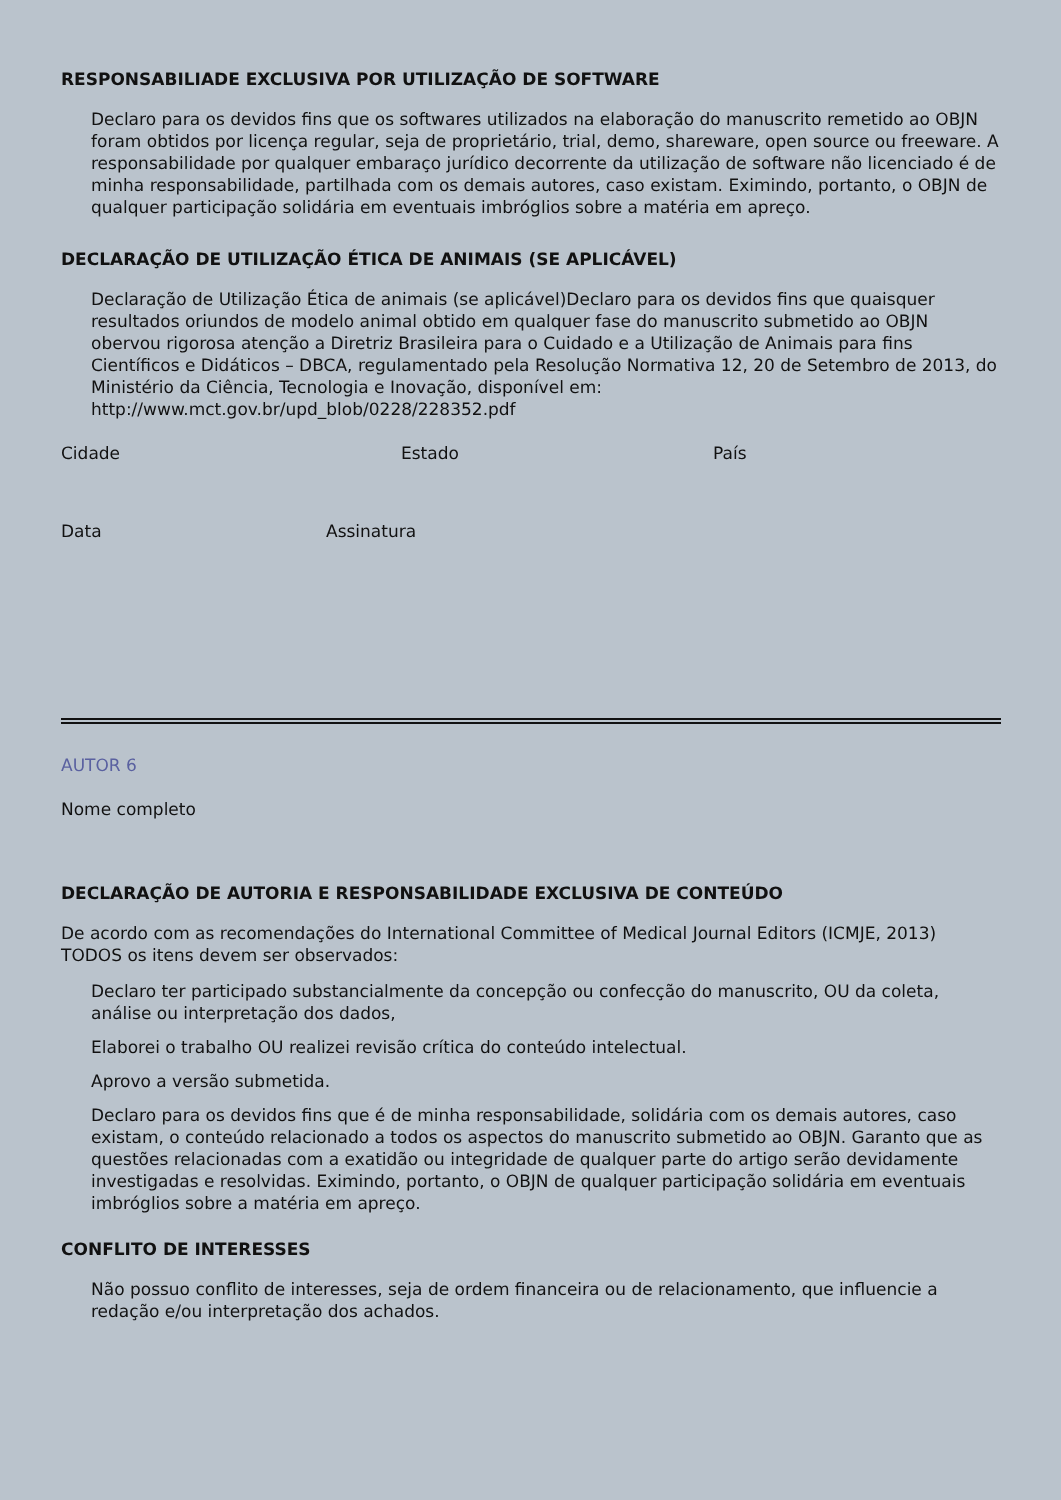RESPONSABILIADE EXCLUSIVA POR UTILIZAÇÃO DE SOFTWARE
Declaro para os devidos fins que os softwares utilizados na elaboração do manuscrito remetido ao OBJN foram obtidos por licença regular, seja de proprietário, trial, demo, shareware, open source ou freeware. A responsabilidade por qualquer embaraço jurídico decorrente da utilização de software não licenciado é de minha responsabilidade, partilhada com os demais autores, caso existam. Eximindo, portanto, o OBJN de qualquer participação solidária em eventuais imbróglios sobre a matéria em apreço.
DECLARAÇÃO DE UTILIZAÇÃO ÉTICA DE ANIMAIS (SE APLICÁVEL)
Declaração de Utilização Ética de animais (se aplicável)Declaro para os devidos fins que quaisquer resultados oriundos de modelo animal obtido em qualquer fase do manuscrito submetido ao OBJN obervou rigorosa atenção a Diretriz Brasileira para o Cuidado e a Utilização de Animais para fins Científicos e Didáticos – DBCA, regulamentado pela Resolução Normativa 12, 20 de Setembro de 2013, do Ministério da Ciência, Tecnologia e Inovação, disponível em: http://www.mct.gov.br/upd_blob/0228/228352.pdf
Cidade Estado País
Data Assinatura
AUTOR 6
Nome completo
DECLARAÇÃO DE AUTORIA E RESPONSABILIDADE EXCLUSIVA DE CONTEÚDO
De acordo com as recomendações do International Committee of Medical Journal Editors (ICMJE, 2013) TODOS os itens devem ser observados:
Declaro ter participado substancialmente da concepção ou confecção do manuscrito, OU da coleta, análise ou interpretação dos dados,
Elaborei o trabalho OU realizei revisão crítica do conteúdo intelectual.
Aprovo a versão submetida.
Declaro para os devidos fins que é de minha responsabilidade, solidária com os demais autores, caso existam, o conteúdo relacionado a todos os aspectos do manuscrito submetido ao OBJN. Garanto que as questões relacionadas com a exatidão ou integridade de qualquer parte do artigo serão devidamente investigadas e resolvidas. Eximindo, portanto, o OBJN de qualquer participação solidária em eventuais imbróglios sobre a matéria em apreço.
CONFLITO DE INTERESSES
Não possuo conflito de interesses, seja de ordem financeira ou de relacionamento, que influencie a redação e/ou interpretação dos achados.